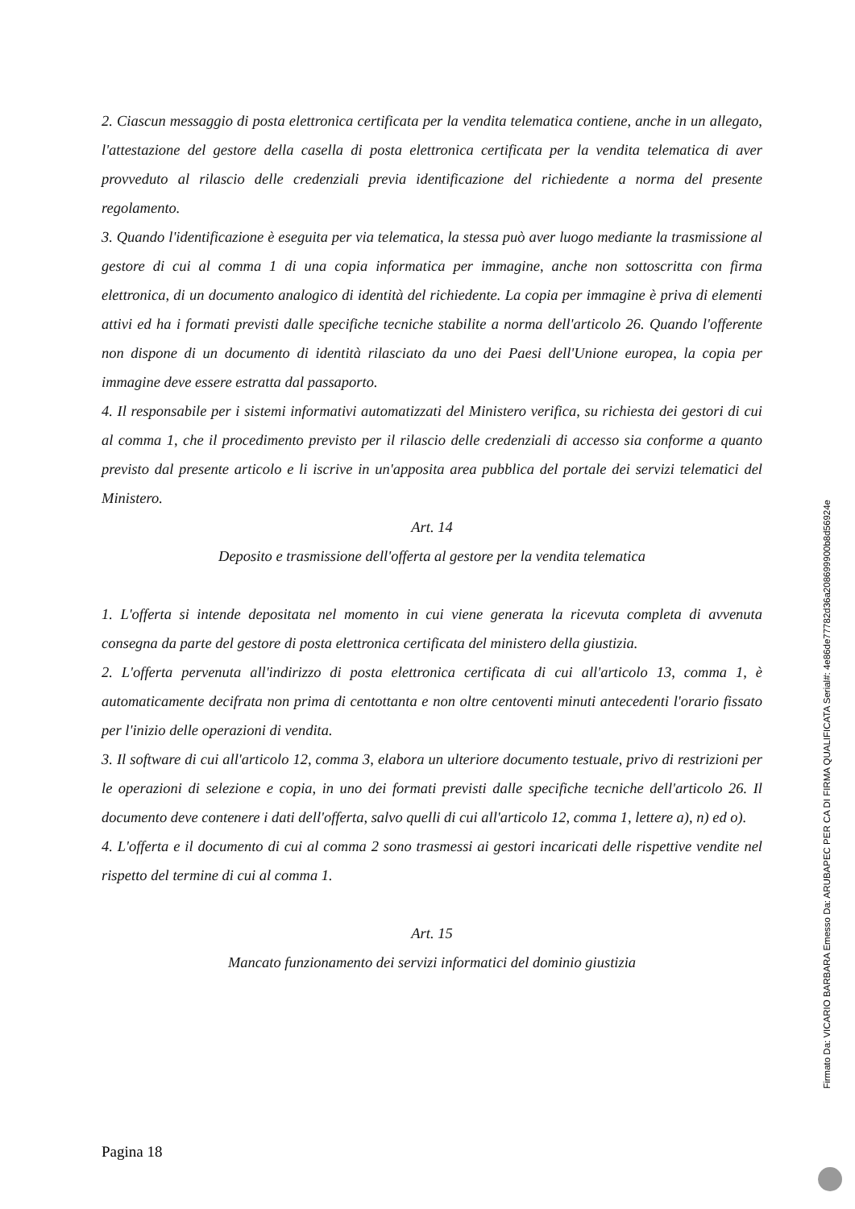2. Ciascun messaggio di posta elettronica certificata per la vendita telematica contiene, anche in un allegato, l'attestazione del gestore della casella di posta elettronica certificata per la vendita telematica di aver provveduto al rilascio delle credenziali previa identificazione del richiedente a norma del presente regolamento.
3. Quando l'identificazione è eseguita per via telematica, la stessa può aver luogo mediante la trasmissione al gestore di cui al comma 1 di una copia informatica per immagine, anche non sottoscritta con firma elettronica, di un documento analogico di identità del richiedente. La copia per immagine è priva di elementi attivi ed ha i formati previsti dalle specifiche tecniche stabilite a norma dell'articolo 26. Quando l'offerente non dispone di un documento di identità rilasciato da uno dei Paesi dell'Unione europea, la copia per immagine deve essere estratta dal passaporto.
4. Il responsabile per i sistemi informativi automatizzati del Ministero verifica, su richiesta dei gestori di cui al comma 1, che il procedimento previsto per il rilascio delle credenziali di accesso sia conforme a quanto previsto dal presente articolo e li iscrive in un'apposita area pubblica del portale dei servizi telematici del Ministero.
Art. 14
Deposito e trasmissione dell'offerta al gestore per la vendita telematica
1. L'offerta si intende depositata nel momento in cui viene generata la ricevuta completa di avvenuta consegna da parte del gestore di posta elettronica certificata del ministero della giustizia.
2. L'offerta pervenuta all'indirizzo di posta elettronica certificata di cui all'articolo 13, comma 1, è automaticamente decifrata non prima di centottanta e non oltre centoventi minuti antecedenti l'orario fissato per l'inizio delle operazioni di vendita.
3. Il software di cui all'articolo 12, comma 3, elabora un ulteriore documento testuale, privo di restrizioni per le operazioni di selezione e copia, in uno dei formati previsti dalle specifiche tecniche dell'articolo 26. Il documento deve contenere i dati dell'offerta, salvo quelli di cui all'articolo 12, comma 1, lettere a), n) ed o).
4. L'offerta e il documento di cui al comma 2 sono trasmessi ai gestori incaricati delle rispettive vendite nel rispetto del termine di cui al comma 1.
Art. 15
Mancato funzionamento dei servizi informatici del dominio giustizia
Pagina 18
Firmato Da: VICARIO BARBARA Emesso Da: ARUBAPEC PER CA DI FIRMA QUALIFICATA Serial#: 4e86de77782d36a208699900b8d56924e